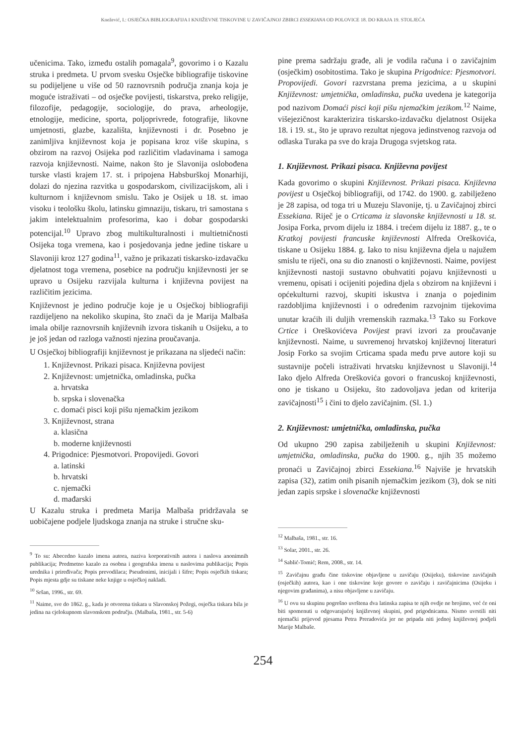Knežević, I.: OSJEČKA BIBLIOGRAFIJA I KNJIŽEVNE TISKOVINE U ZAVIČAJNOJ ZBIRCI ESSEKIANA OD POLOVICE 18. DO KRAJA 19. STOLJEĆA
učenicima. Tako, između ostalih pomagala<sup>9</sup>, govorimo i o Kazalu struka i predmeta. U prvom svesku Osječke bibliografije tiskovine su podijeljene u više od 50 raznovrsnih područja znanja koja je moguće istraživati – od osječke povijesti, tiskarstva, preko religije, filozofije, pedagogije, sociologije, do prava, arheologije, etnologije, medicine, sporta, poljoprivrede, fotografije, likovne umjetnosti, glazbe, kazališta, književnosti i dr. Posebno je zanimljiva književnost koja je popisana kroz više skupina, s obzirom na razvoj Osijeka pod različitim vladavinama i samoga razvoja književnosti. Naime, nakon što je Slavonija oslobođena turske vlasti krajem 17. st. i pripojena Habsburškoj Monarhiji, dolazi do njezina razvitka u gospodarskom, civilizacijskom, ali i kulturnom i književnom smislu. Tako je Osijek u 18. st. imao visoku i teološku školu, latinsku gimnaziju, tiskaru, tri samostana s jakim intelektualnim profesorima, kao i dobar gospodarski potencijal.<sup>10</sup> Upravo zbog multikulturalnosti i multietničnosti Osijeka toga vremena, kao i posjedovanja jedne jedine tiskare u Slavoniji kroz 127 godina<sup>11</sup>, važno je prikazati tiskarsko-izdavačku djelatnost toga vremena, posebice na području književnosti jer se upravo u Osijeku razvijala kulturna i književna povijest na različitim jezicima.
Književnost je jedino područje koje je u Osječkoj bibliografiji razdijeljeno na nekoliko skupina, što znači da je Marija Malbaša imala obilje raznovrsnih književnih izvora tiskanih u Osijeku, a to je još jedan od razloga važnosti njezina proučavanja.
U Osječkoj bibliografiji književnost je prikazana na sljedeći način:
1. Književnost. Prikazi pisaca. Književna povijest
2. Književnost: umjetnička, omladinska, pučka
a. hrvatska
b. srpska i slovenačka
c. domaći pisci koji pišu njemačkim jezikom
3. Književnost, strana
a. klasična
b. moderne književnosti
4. Prigodnice: Pjesmotvori. Propovijedi. Govori
a. latinski
b. hrvatski
c. njemački
d. mađarski
U Kazalu struka i predmeta Marija Malbaša pridržavala se uobičajene podjele ljudskoga znanja na struke i stručne sku-
<sup>9</sup> To su: Abecedno kazalo imena autora, naziva korporativnih autora i naslova anonimnih publikacija; Predmetno kazalo za osobna i geografska imena u naslovima publikacija; Popis urednika i priređivača; Popis prevodilaca; Pseudonimi, inicijali i šifre; Popis osječkih tiskara; Popis mjesta gdje su tiskane neke knjige u osječkoj nakladi.
<sup>10</sup> Sršan, 1996., str. 69.
<sup>11</sup> Naime, sve do 1862. g., kada je otvorena tiskara u Slavonskoj Požegi, osječka tiskara bila je jedina na cjelokupnom slavonskom području. (Malbaša, 1981., str. 5-6)
pine prema sadržaju građe, ali je vodila računa i o zavičajnim (osječkim) osobitostima. Tako je skupina Prigodnice: Pjesmotvori. Propovijedi. Govori razvrstana prema jezicima, a u skupini Književnost: umjetnička, omladinska, pučka uvedena je kategorija pod nazivom Domaći pisci koji pišu njemačkim jezikom.<sup>12</sup> Naime, višejezičnost karakterizira tiskarsko-izdavačku djelatnost Osijeka 18. i 19. st., što je upravo rezultat njegova jedinstvenog razvoja od odlaska Turaka pa sve do kraja Drugoga svjetskog rata.
1. Književnost. Prikazi pisaca. Književna povijest
Kada govorimo o skupini Književnost. Prikazi pisaca. Književna povijest u Osječkoj bibliografiji, od 1742. do 1900. g. zabilježeno je 28 zapisa, od toga tri u Muzeju Slavonije, tj. u Zavičajnoj zbirci Essekiana. Riječ je o Crticama iz slavonske književnosti u 18. st. Josipa Forka, prvom dijelu iz 1884. i trećem dijelu iz 1887. g., te o Kratkoj povijesti francuske književnosti Alfreda Oreškovića, tiskane u Osijeku 1884. g. Iako to nisu književna djela u najužem smislu te riječi, ona su dio znanosti o književnosti. Naime, povijest književnosti nastoji sustavno obuhvatiti pojavu književnosti u vremenu, opisati i ocijeniti pojedina djela s obzirom na književni i općekulturni razvoj, skupiti iskustva i znanja o pojedinim razdobljima književnosti i o određenim razvojnim tijekovima unutar kraćih ili duljih vremenskih razmaka.<sup>13</sup> Tako su Forkove Crtice i Oreškovićeva Povijest pravi izvori za proučavanje književnosti. Naime, u suvremenoj hrvatskoj književnoj literaturi Josip Forko sa svojim Crticama spada među prve autore koji su sustavnije počeli istraživati hrvatsku književnost u Slavoniji.<sup>14</sup> Iako djelo Alfreda Oreškovića govori o francuskoj književnosti, ono je tiskano u Osijeku, što zadovoljava jedan od kriterija zavičajnosti<sup>15</sup> i čini to djelo zavičajnim. (Sl. 1.)
2. Književnost: umjetnička, omladinska, pučka
Od ukupno 290 zapisa zabilježenih u skupini Književnost: umjetnička, omladinska, pučka do 1900. g., njih 35 možemo pronaći u Zavičajnoj zbirci Essekiana.<sup>16</sup> Najviše je hrvatskih zapisa (32), zatim onih pisanih njemačkim jezikom (3), dok se niti jedan zapis srpske i slovenačke književnosti
<sup>12</sup> Malbaša, 1981., str. 16.
<sup>13</sup> Solar, 2001., str. 26.
<sup>14</sup> Sablić-Tomić; Rem, 2008., str. 14.
<sup>15</sup> Zavičajnu građu čine tiskovine objavljene u zavičaju (Osijeku), tiskovine zavičajnih (osječkih) autora, kao i one tiskovine koje govore o zavičaju i zavičajnicima (Osijeku i njegovim građanima), a nisu objavljene u zavičaju.
<sup>16</sup> U ovu su skupinu pogrešno uvrštena dva latinska zapisa te njih ovdje ne brojimo, već će oni biti spomenuti u odgovarajućoj književnoj skupini, pod prigodnicama. Nismo uvrstili niti njemački prijevod pjesama Petra Preradovića jer ne pripada niti jednoj književnoj podjeli Marije Malbaše.
254